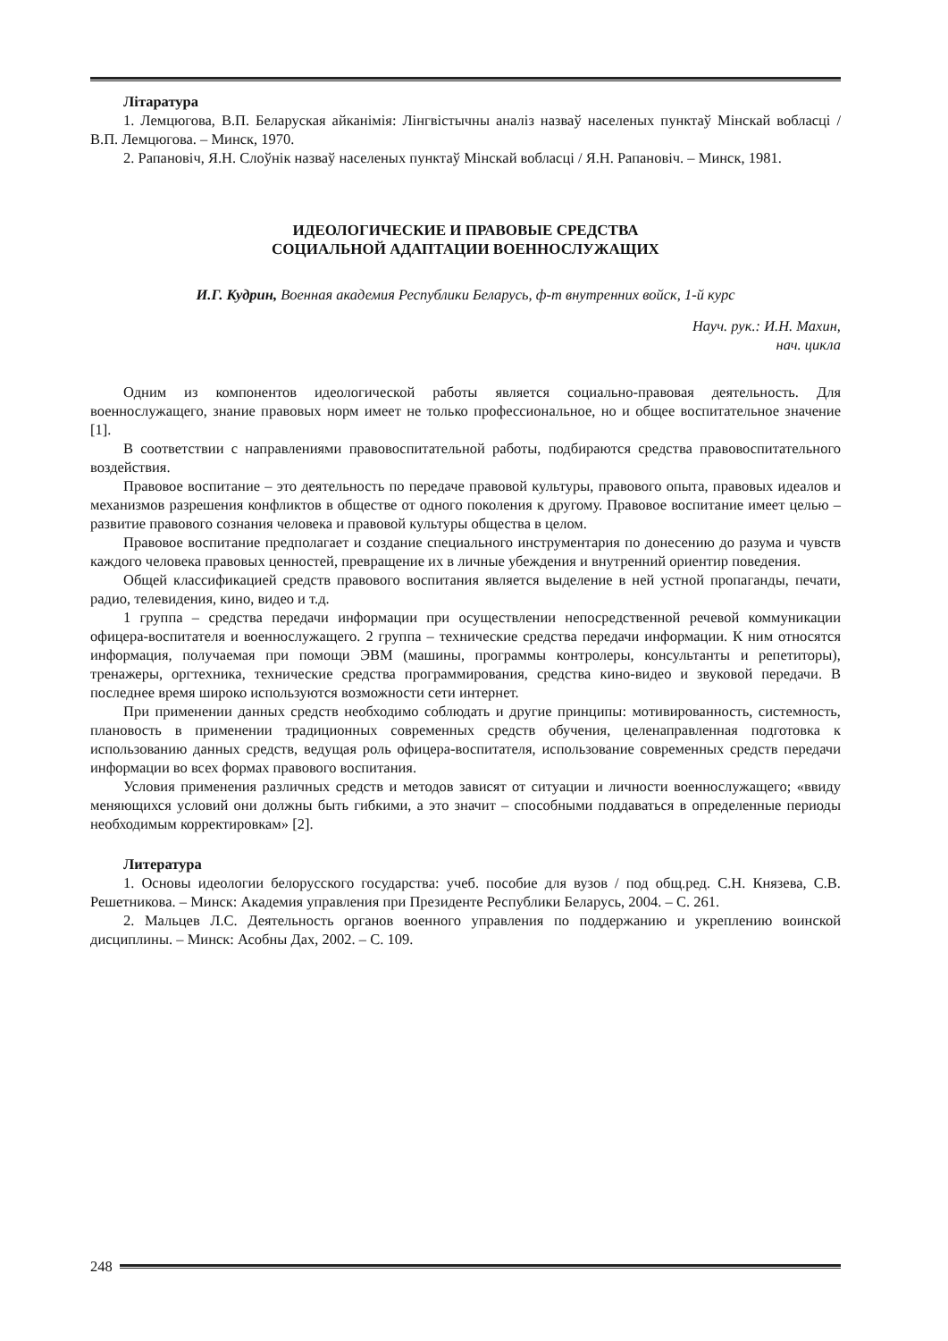Літаратура
1. Лемцюгова, В.П. Беларуская айканімія: Лінгвістычны аналіз назваў населеных пунктаў Мінскай вобласці / В.П. Лемцюгова. – Минск, 1970.
2. Рапановіч, Я.Н. Слоўнік назваў населеных пунктаў Мінскай вобласці / Я.Н. Рапановіч. – Минск, 1981.
ИДЕОЛОГИЧЕСКИЕ И ПРАВОВЫЕ СРЕДСТВА
СОЦИАЛЬНОЙ АДАПТАЦИИ ВОЕННОСЛУЖАЩИХ
И.Г. Кудрин, Военная академия Республики Беларусь, ф-т внутренних войск, 1-й курс
Науч. рук.: И.Н. Махин,
нач. цикла
Одним из компонентов идеологической работы является социально-правовая деятельность. Для военнослужащего, знание правовых норм имеет не только профессиональное, но и общее воспитательное значение [1].
В соответствии с направлениями правовоспитательной работы, подбираются средства правовоспитательного воздействия.
Правовое воспитание – это деятельность по передаче правовой культуры, правового опыта, правовых идеалов и механизмов разрешения конфликтов в обществе от одного поколения к другому. Правовое воспитание имеет целью – развитие правового сознания человека и правовой культуры общества в целом.
Правовое воспитание предполагает и создание специального инструментария по донесению до разума и чувств каждого человека правовых ценностей, превращение их в личные убеждения и внутренний ориентир поведения.
Общей классификацией средств правового воспитания является выделение в ней устной пропаганды, печати, радио, телевидения, кино, видео и т.д.
1 группа – средства передачи информации при осуществлении непосредственной речевой коммуникации офицера-воспитателя и военнослужащего. 2 группа – технические средства передачи информации. К ним относятся информация, получаемая при помощи ЭВМ (машины, программы контролеры, консультанты и репетиторы), тренажеры, оргтехника, технические средства программирования, средства кино-видео и звуковой передачи. В последнее время широко используются возможности сети интернет.
При применении данных средств необходимо соблюдать и другие принципы: мотивированность, системность, плановость в применении традиционных современных средств обучения, целенаправленная подготовка к использованию данных средств, ведущая роль офицера-воспитателя, использование современных средств передачи информации во всех формах правового воспитания.
Условия применения различных средств и методов зависят от ситуации и личности военнослужащего; «ввиду меняющихся условий они должны быть гибкими, а это значит – способными поддаваться в определенные периоды необходимым корректировкам» [2].
Литература
1. Основы идеологии белорусского государства: учеб. пособие для вузов / под общ.ред. С.Н. Князева, С.В. Решетникова. – Минск: Академия управления при Президенте Республики Беларусь, 2004. – С. 261.
2. Мальцев Л.С. Деятельность органов военного управления по поддержанию и укреплению воинской дисциплины. – Минск: Асобны Дах, 2002. – С. 109.
248